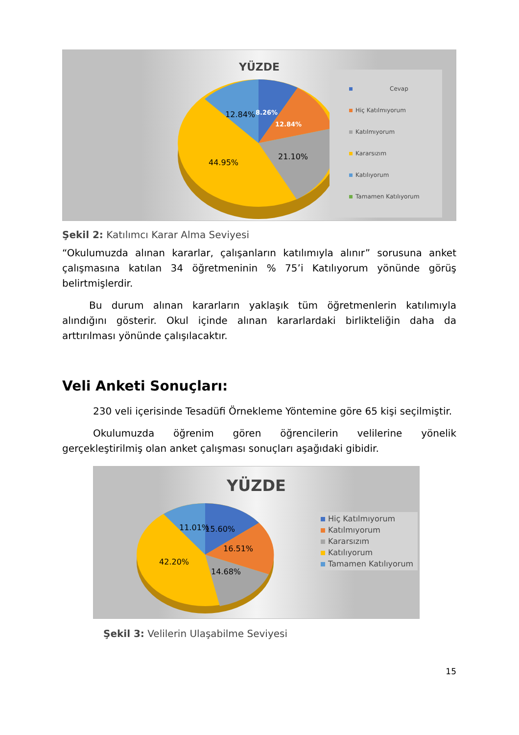YÜZDE
12.84% 8.26%
12.84%
21.10%
44.95%
Cevap
Hiç Katılmıyorum
Katılmıyorum
Kararsızım
Katılıyorum
Tamamen Katılıyorum
Şekil 2: Katılımcı Karar Alma Seviyesi
“Okulumuzda alınan kararlar, çalışanların katılımıyla alınır” sorusuna anket çalışmasına katılan 34 öğretmeninin % 75’i Katılıyorum yönünde görüş belirtmişlerdir.
Bu durum alınan kararların yaklaşık tüm öğretmenlerin katılımıyla alındığını gösterir. Okul içinde alınan kararlardaki birlikteliğin daha da arttırılması yönünde çalışılacaktır.
Veli Anketi Sonuçları:
230 veli içerisinde Tesadüfi Örnekleme Yöntemine göre 65 kişi seçilmiştir.
Okulumuzda öğrenim gören öğrencilerin velilerine yönelik gerçekleştirilmiş olan anket çalışması sonuçları aşağıdaki gibidir.
YÜZDE
11.01% 15.60%
16.51%
42.20%
14.68%
Hiç Katılmıyorum
Katılmıyorum
Kararsızım
Katılıyorum
Tamamen Katılıyorum
Şekil 3: Velilerin Ulaşabilme Seviyesi
15